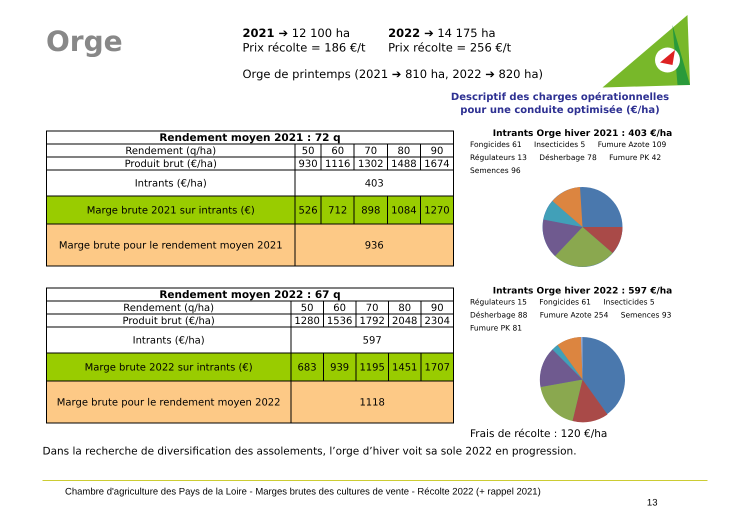Orge
2021 ➔ 12 100 ha
Prix récolte = 186 €/t 2022 ➔ 14 175 ha
Prix récolte = 256 €/t
Orge de printemps (2021 ➔ 810 ha, 2022 ➔ 820 ha)
Descriptif des charges opérationnelles pour une conduite optimisée (€/ha)
| Rendement moyen 2021 : 72 q | | | | | |
| --- | --- | --- | --- | --- | --- |
| Rendement (q/ha) | 50 | 60 | 70 | 80 | 90 |
| Produit brut (€/ha) | 930 | 1116 | 1302 | 1488 | 1674 |
| Intrants (€/ha) | 403 | | | | |
| Marge brute 2021 sur intrants (€) | 526 | 712 | 898 | 1084 | 1270 |
| Marge brute pour le rendement moyen 2021 | 936 | | | | |
| Rendement moyen 2022 : 67 q | | | | | |
| --- | --- | --- | --- | --- | --- |
| Rendement (q/ha) | 50 | 60 | 70 | 80 | 90 |
| Produit brut (€/ha) | 1280 | 1536 | 1792 | 2048 | 2304 |
| Intrants (€/ha) | 597 | | | | |
| Marge brute 2022 sur intrants (€) | 683 | 939 | 1195 | 1451 | 1707 |
| Marge brute pour le rendement moyen 2022 | 1118 | | | | |
Intrants Orge hiver 2021 : 403 €/ha
Fongicides 61 Insecticides 5 Fumure Azote 109 Régulateurs 13 Désherbage 78 Fumure PK 42 Semences 96
Intrants Orge hiver 2022 : 597 €/ha
Régulateurs 15 Fongicides 61 Insecticides 5 Désherbage 88 Fumure Azote 254 Semences 93 Fumure PK 81
Frais de récolte : 120 €/ha
Dans la recherche de diversification des assolements, l’orge d’hiver voit sa sole 2022 en progression.
Chambre d'agriculture des Pays de la Loire - Marges brutes des cultures de vente - Récolte 2022 (+ rappel 2021)
13